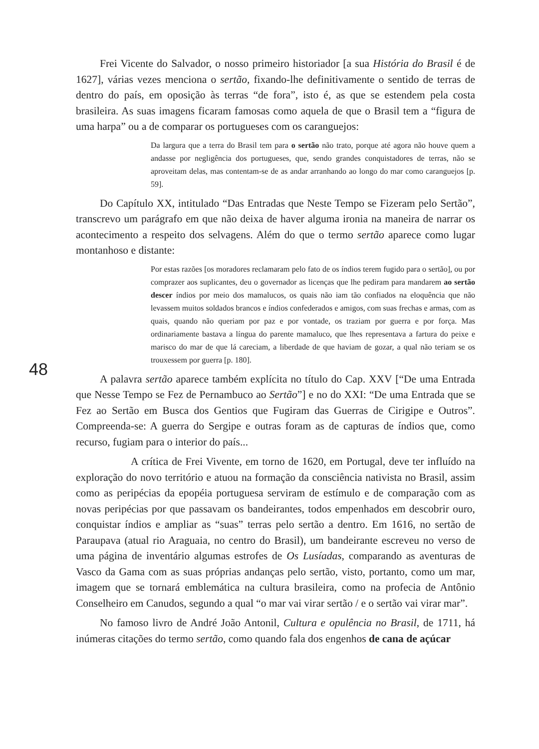Frei Vicente do Salvador, o nosso primeiro historiador [a sua História do Brasil é de 1627], várias vezes menciona o sertão, fixando-lhe definitivamente o sentido de terras de dentro do país, em oposição às terras “de fora”, isto é, as que se estendem pela costa brasileira. As suas imagens ficaram famosas como aquela de que o Brasil tem a “figura de uma harpa” ou a de comparar os portugueses com os caranguejos:
Da largura que a terra do Brasil tem para o sertão não trato, porque até agora não houve quem a andasse por negligência dos portugueses, que, sendo grandes conquistadores de terras, não se aproveitam delas, mas contentam-se de as andar arranhando ao longo do mar como caranguejos [p. 59].
Do Capítulo XX, intitulado “Das Entradas que Neste Tempo se Fizeram pelo Sertão”, transcrevo um parágrafo em que não deixa de haver alguma ironia na maneira de narrar os acontecimento a respeito dos selvagens. Além do que o termo sertão aparece como lugar montanhoso e distante:
Por estas razões [os moradores reclamaram pelo fato de os índios terem fugido para o sertão], ou por comprazer aos suplicantes, deu o governador as licenças que lhe pediram para mandarem ao sertão descer índios por meio dos mamalucos, os quais não iam tão confiados na eloquência que não levassem muitos soldados brancos e índios confederados e amigos, com suas frechas e armas, com as quais, quando não queriam por paz e por vontade, os traziam por guerra e por força. Mas ordinariamente bastava a língua do parente mamaluco, que lhes representava a fartura do peixe e marisco do mar de que lá careciam, a liberdade de que haviam de gozar, a qual não teriam se os trouxessem por guerra [p. 180].
A palavra sertão aparece também explícita no título do Cap. XXV [“De uma Entrada que Nesse Tempo se Fez de Pernambuco ao Sertão”] e no do XXI: “De uma Entrada que se Fez ao Sertão em Busca dos Gentios que Fugiram das Guerras de Cirigipe e Outros”. Compreenda-se: A guerra do Sergipe e outras foram as de capturas de índios que, como recurso, fugiam para o interior do país...
A crítica de Frei Vivente, em torno de 1620, em Portugal, deve ter influído na exploração do novo território e atuou na formação da consciência nativista no Brasil, assim como as peripécias da epopéia portuguesa serviram de estímulo e de comparação com as novas peripécias por que passavam os bandeirantes, todos empenhados em descobrir ouro, conquistar índios e ampliar as “suas” terras pelo sertão a dentro. Em 1616, no sertão de Paraupava (atual rio Araguaia, no centro do Brasil), um bandeirante escreveu no verso de uma página de inventário algumas estrofes de Os Lusíadas, comparando as aventuras de Vasco da Gama com as suas próprias andanças pelo sertão, visto, portanto, como um mar, imagem que se tornará emblemática na cultura brasileira, como na profecia de Antônio Conselheiro em Canudos, segundo a qual “o mar vai virar sertão / e o sertão vai virar mar”.
No famoso livro de André João Antonil, Cultura e opulência no Brasil, de 1711, há inúmeras citações do termo sertão, como quando fala dos engenhos de cana de açúcar
48